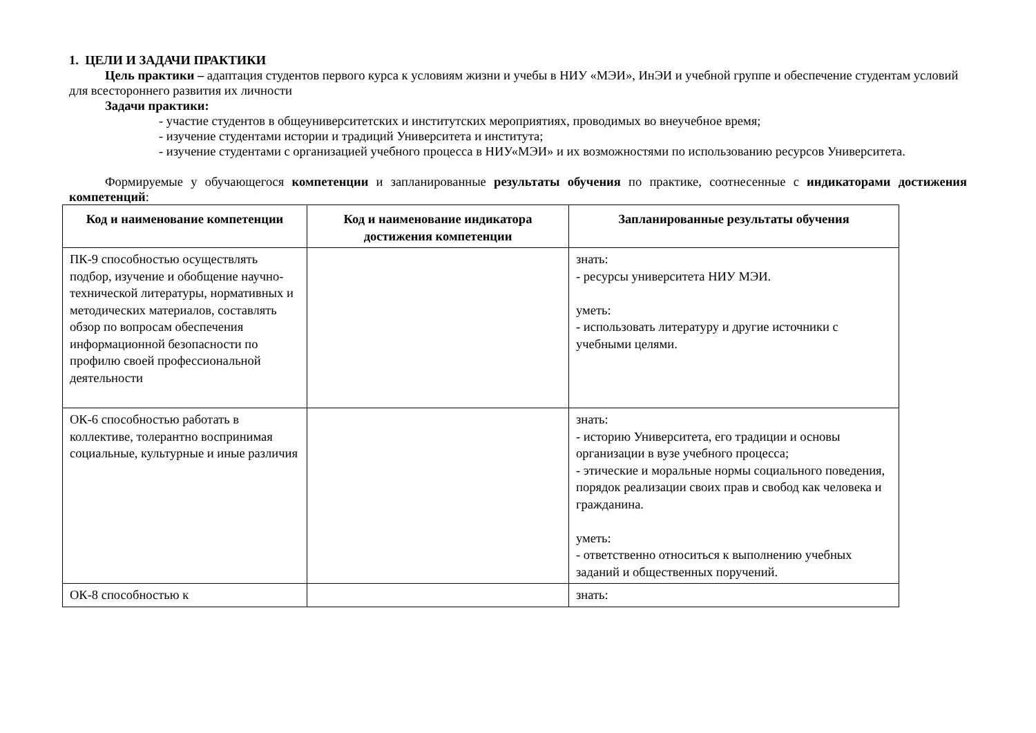1. ЦЕЛИ И ЗАДАЧИ ПРАКТИКИ
Цель практики – адаптация студентов первого курса к условиям жизни и учебы в НИУ «МЭИ», ИнЭИ и учебной группе и обеспечение студентам условий для всестороннего развития их личности
Задачи практики:
- участие студентов в общеуниверситетских и институтских мероприятиях, проводимых во внеучебное время;
- изучение студентами истории и традиций Университета и института;
- изучение студентами с организацией учебного процесса в НИУ«МЭИ» и их возможностями по использованию ресурсов Университета.
Формируемые у обучающегося компетенции и запланированные результаты обучения по практике, соотнесенные с индикаторами достижения компетенций:
| Код и наименование компетенции | Код и наименование индикатора достижения компетенции | Запланированные результаты обучения |
| --- | --- | --- |
| ПК-9 способностью осуществлять подбор, изучение и обобщение научно-технической литературы, нормативных и методических материалов, составлять обзор по вопросам обеспечения информационной безопасности по профилю своей профессиональной деятельности | | знать: - ресурсы университета НИУ МЭИ. уметь: - использовать литературу и другие источники с учебными целями. |
| ОК-6 способностью работать в коллективе, толерантно воспринимая социальные, культурные и иные различия | | знать: - историю Университета, его традиции и основы организации в вузе учебного процесса; - этические и моральные нормы социального поведения, порядок реализации своих прав и свобод как человека и гражданина. уметь: - ответственно относиться к выполнению учебных заданий и общественных поручений. |
| ОК-8 способностью к | | знать: |